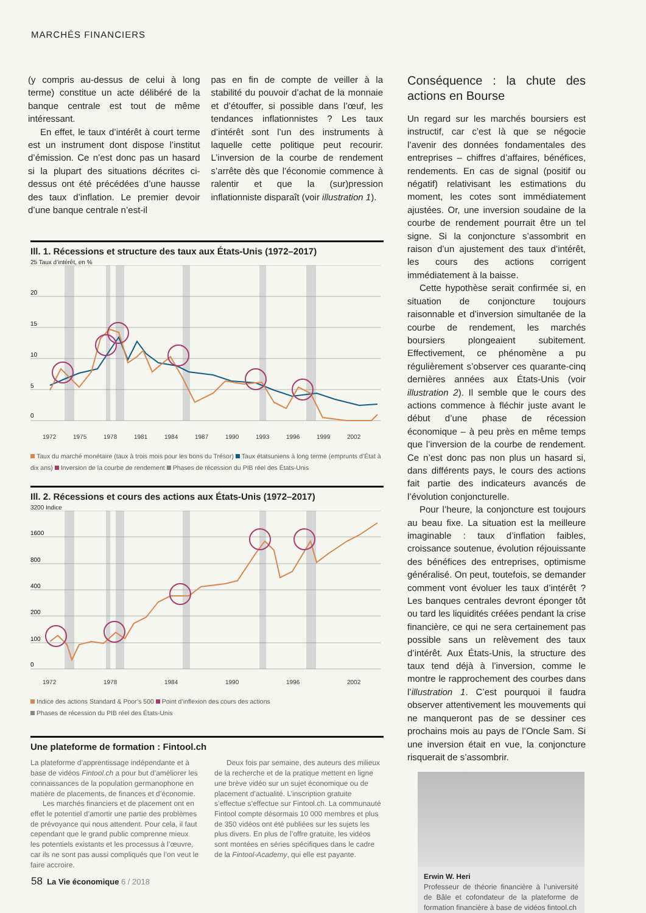MARCHÉS FINANCIERS
(y compris au-dessus de celui à long terme) constitue un acte délibéré de la banque centrale est tout de même intéressant.
En effet, le taux d’intérêt à court terme est un instrument dont dispose l’institut d’émission. Ce n’est donc pas un hasard si la plupart des situations décrites ci-dessus ont été précédées d’une hausse des taux d’inflation. Le premier devoir d’une banque centrale n’est-il
pas en fin de compte de veiller à la stabilité du pouvoir d’achat de la monnaie et d’étouffer, si possible dans l’œuf, les tendances inflationnistes ? Les taux d’intérêt sont l’un des instruments à laquelle cette politique peut recourir. L’inversion de la courbe de rendement s’arrête dès que l’économie commence à ralentir et que la (sur)pression inflationniste disparaît (voir illustration 1).
Ill. 1. Récessions et structure des taux aux États-Unis (1972–2017)
25 Taux d’intérêt, en %
20
15
10
5
0
1972
1975
1978
1981
1984
1987
1990
1993
1996
1999
2002
Taux du marché monétaire (taux à trois mois pour les bons du Trésor) Taux étatsuniens à long terme (emprunts d’État à dix ans) Inversion de la courbe de rendement Phases de récession du PIB réel des États-Unis
Ill. 2. Récessions et cours des actions aux États-Unis (1972–2017)
3200 Indice
1600
800
400
200
100
0
1972
1978
1984
1990
1996
2002
Indice des actions Standard & Poor’s 500 Point d’inflexion des cours des actions
Phases de récession du PIB réel des États-Unis
Une plateforme de formation : Fintool.ch
La plateforme d’apprentissage indépendante et à base de vidéos Fintool.ch a pour but d’améliorer les connaissances de la population germanophone en matière de placements, de finances et d’économie.
Les marchés financiers et de placement ont en effet le potentiel d’amortir une partie des problèmes de prévoyance qui nous attendent. Pour cela, il faut cependant que le grand public comprenne mieux les potentiels existants et les processus à l’œuvre, car ils ne sont pas aussi compliqués que l’on veut le faire accroire.
Deux fois par semaine, des auteurs des milieux de la recherche et de la pratique mettent en ligne une brève vidéo sur un sujet économique ou de placement d’actualité. L’inscription gratuite s’effectue s’effectue sur Fintool.ch. La communauté Fintool compte désormais 10 000 membres et plus de 350 vidéos ont été publiées sur les sujets les plus divers. En plus de l’offre gratuite, les vidéos sont montées en séries spécifiques dans le cadre de la Fintool-Academy, qui elle est payante.
Conséquence : la chute des actions en Bourse
Un regard sur les marchés boursiers est instructif, car c’est là que se négocie l’avenir des données fondamentales des entreprises – chiffres d’affaires, bénéfices, rendements. En cas de signal (positif ou négatif) relativisant les estimations du moment, les cotes sont immédiatement ajustées. Or, une inversion soudaine de la courbe de rendement pourrait être un tel signe. Si la conjoncture s’assombrit en raison d’un ajustement des taux d’intérêt, les cours des actions corrigent immédiatement à la baisse.
Cette hypothèse serait confirmée si, en situation de conjoncture toujours raisonnable et d’inversion simultanée de la courbe de rendement, les marchés boursiers plongeaient subitement. Effectivement, ce phénomène a pu régulièrement s’observer ces quarante-cinq dernières années aux États-Unis (voir illustration 2). Il semble que le cours des actions commence à fléchir juste avant le début d’une phase de récession économique – à peu près en même temps que l’inversion de la courbe de rendement. Ce n’est donc pas non plus un hasard si, dans différents pays, le cours des actions fait partie des indicateurs avancés de l’évolution conjoncturelle.
Pour l’heure, la conjoncture est toujours au beau fixe. La situation est la meilleure imaginable : taux d’inflation faibles, croissance soutenue, évolution réjouissante des bénéfices des entreprises, optimisme généralisé. On peut, toutefois, se demander comment vont évoluer les taux d’intérêt ? Les banques centrales devront éponger tôt ou tard les liquidités créées pendant la crise financière, ce qui ne sera certainement pas possible sans un relèvement des taux d’intérêt. Aux États-Unis, la structure des taux tend déjà à l’inversion, comme le montre le rapprochement des courbes dans l’illustration 1. C’est pourquoi il faudra observer attentivement les mouvements qui ne manqueront pas de se dessiner ces prochains mois au pays de l’Oncle Sam. Si une inversion était en vue, la conjoncture risquerait de s’assombrir.
Erwin W. Heri
Professeur de théorie financière à l’université de Bâle et cofondateur de la plateforme de formation financière à base de vidéos fintool.ch
58 La Vie économique 6 / 2018